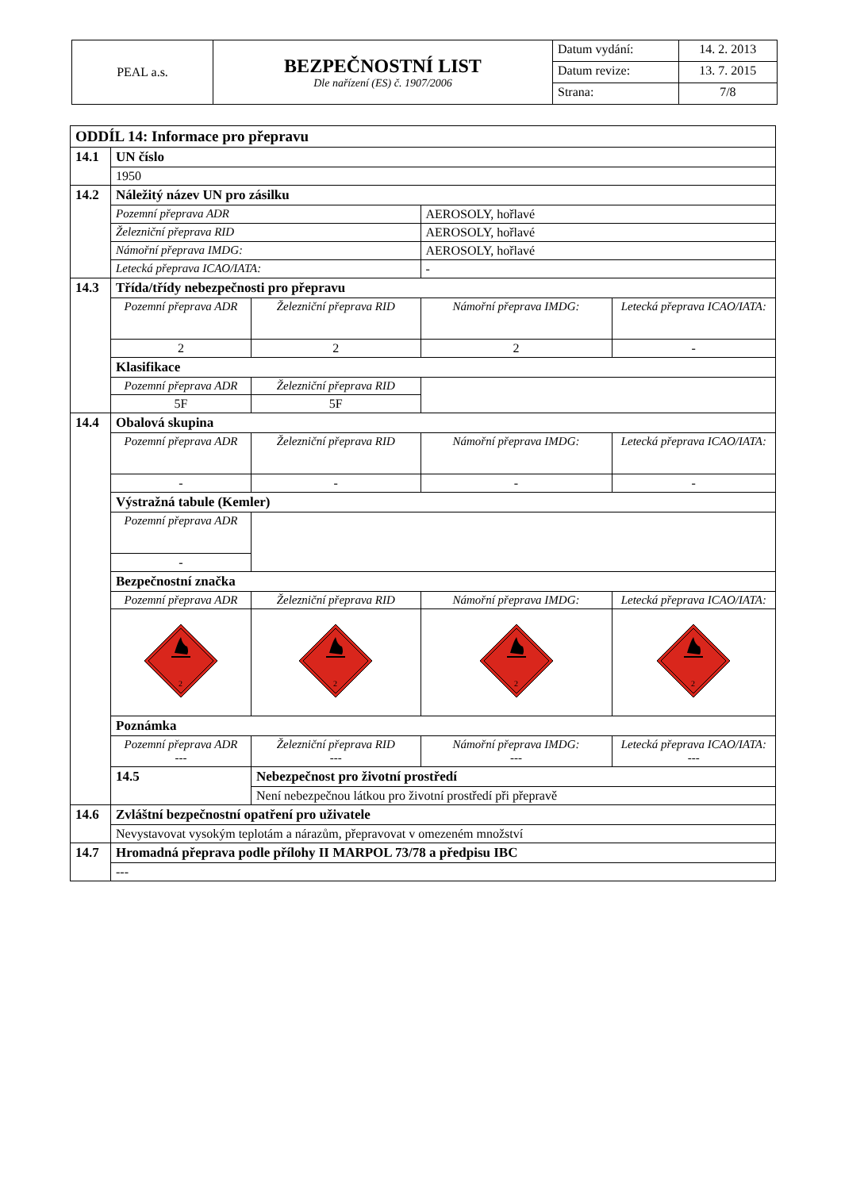| PEAL a.s. | BEZPEČNOSTNÍ LIST Dle nařízení (ES) č. 1907/2006 | Datum vydání: | 14. 2. 2013 |
| | | Datum revize: | 13. 7. 2015 |
| | | Strana: | 7/8 |
| ODDÍL 14: Informace pro přepravu | | | | | |
| 14.1 | UN číslo | | | | |
| | 1950 | | | | |
| 14.2 | Náležitý název UN pro zásilku | | | | |
| | Pozemní přeprava ADR | | AEROSOLY, hořlavé | | |
| | Železniční přeprava RID | | AEROSOLY, hořlavé | | |
| | Námořní přeprava IMDG: | | AEROSOLY, hořlavé | | |
| | Letecká přeprava ICAO/IATA: | | - | | |
| 14.3 | Třída/třídy nebezpečnosti pro přepravu | | | | |
| | Pozemní přeprava ADR | Železniční přeprava RID | | Námořní přeprava IMDG: | Letecká přeprava ICAO/IATA: |
| | 2 | 2 | | 2 | - |
| | Klasifikace | | | | |
| | Pozemní přeprava ADR | Železniční přeprava RID | | | |
| | 5F | 5F | | | |
| 14.4 | Obalová skupina | | | | |
| | Pozemní přeprava ADR | Železniční přeprava RID | | Námořní přeprava IMDG: | Letecká přeprava ICAO/IATA: |
| | - | - | | - | - |
| | Výstražná tabule (Kemler) | | | | |
| | Pozemní přeprava ADR | | | | |
| | - | | | | |
| | Bezpečnostní značka | | | | |
| | Pozemní přeprava ADR | Železniční přeprava RID | | Námořní přeprava IMDG: | Letecká přeprava ICAO/IATA: |
| | 2 | 2 | | 2 | 2 |
| | Poznámka | | | | |
| | Pozemní přeprava ADR --- | Železniční přeprava RID --- | | Námořní přeprava IMDG: --- | Letecká přeprava ICAO/IATA: --- |
| | 14.5 | Nebezpečnost pro životní prostředí | | | |
| | | Není nebezpečnou látkou pro životní prostředí při přepravě | | | |
| 14.6 | Zvláštní bezpečnostní opatření pro uživatele | | | | |
| | Nevystavovat vysokým teplotám a nárazům, přepravovat v omezeném množství | | | | |
| 14.7 | Hromadná přeprava podle přílohy II MARPOL 73/78 a předpisu IBC | | | | |
| | --- | | | | |